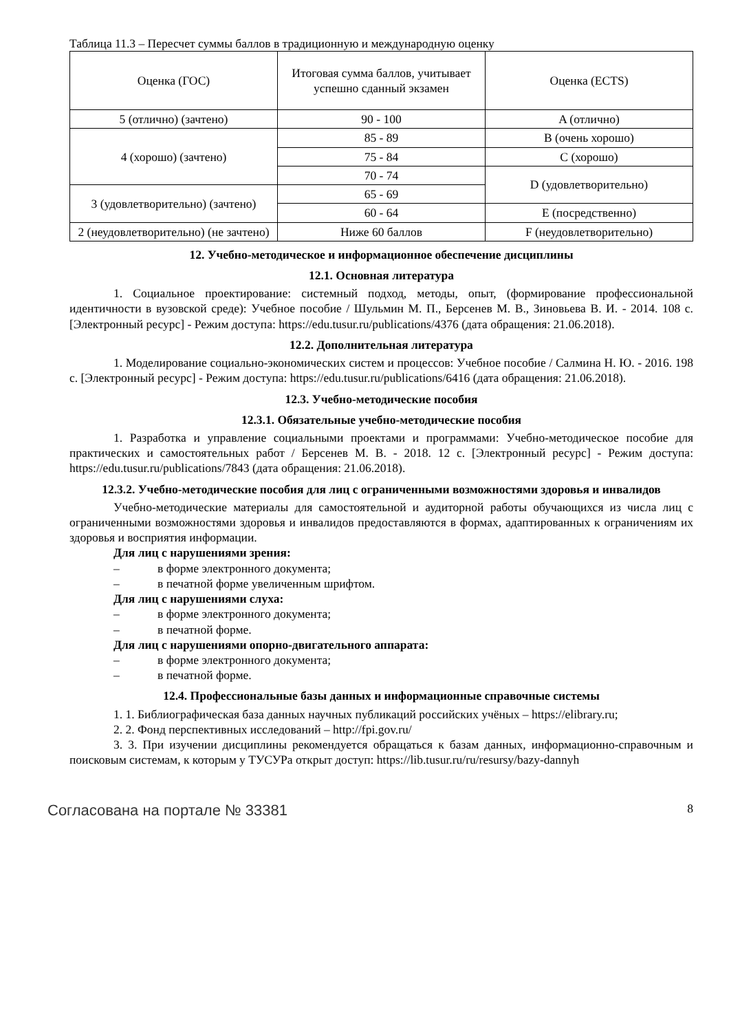Таблица 11.3 – Пересчет суммы баллов в традиционную и международную оценку
| Оценка (ГОС) | Итоговая сумма баллов, учитывает успешно сданный экзамен | Оценка (ECTS) |
| 5 (отлично) (зачтено) | 90 - 100 | A (отлично) |
| 4 (хорошо) (зачтено) | 85 - 89 | B (очень хорошо) |
| | 75 - 84 | C (хорошо) |
| | 70 - 74 | D (удовлетворительно) |
| 3 (удовлетворительно) (зачтено) | 65 - 69 | |
| | 60 - 64 | E (посредственно) |
| 2 (неудовлетворительно) (не зачтено) | Ниже 60 баллов | F (неудовлетворительно) |
12. Учебно-методическое и информационное обеспечение дисциплины
12.1. Основная литература
1. Социальное проектирование: системный подход, методы, опыт, (формирование профессиональной идентичности в вузовской среде): Учебное пособие / Шульмин М. П., Берсенев М. В., Зиновьева В. И. - 2014. 108 с. [Электронный ресурс] - Режим доступа: https://edu.tusur.ru/publications/4376 (дата обращения: 21.06.2018).
12.2. Дополнительная литература
1. Моделирование социально-экономических систем и процессов: Учебное пособие / Салмина Н. Ю. - 2016. 198 с. [Электронный ресурс] - Режим доступа: https://edu.tusur.ru/publications/6416 (дата обращения: 21.06.2018).
12.3. Учебно-методические пособия
12.3.1. Обязательные учебно-методические пособия
1. Разработка и управление социальными проектами и программами: Учебно-методическое пособие для практических и самостоятельных работ / Берсенев М. В. - 2018. 12 с. [Электронный ресурс] - Режим доступа: https://edu.tusur.ru/publications/7843 (дата обращения: 21.06.2018).
12.3.2. Учебно-методические пособия для лиц с ограниченными возможностями здоровья и инвалидов
Учебно-методические материалы для самостоятельной и аудиторной работы обучающихся из числа лиц с ограниченными возможностями здоровья и инвалидов предоставляются в формах, адаптированных к ограничениям их здоровья и восприятия информации.
Для лиц с нарушениями зрения:
– в форме электронного документа;
– в печатной форме увеличенным шрифтом.
Для лиц с нарушениями слуха:
– в форме электронного документа;
– в печатной форме.
Для лиц с нарушениями опорно-двигательного аппарата:
– в форме электронного документа;
– в печатной форме.
12.4. Профессиональные базы данных и информационные справочные системы
1. 1. Библиографическая база данных научных публикаций российских учёных – https://elibrary.ru;
2. 2. Фонд перспективных исследований – http://fpi.gov.ru/
3. 3. При изучении дисциплины рекомендуется обращаться к базам данных, информационно-справочным и поисковым системам, к которым у ТУСУРа открыт доступ: https://lib.tusur.ru/ru/resursy/bazy-dannyh
Согласована на портале № 33381 8